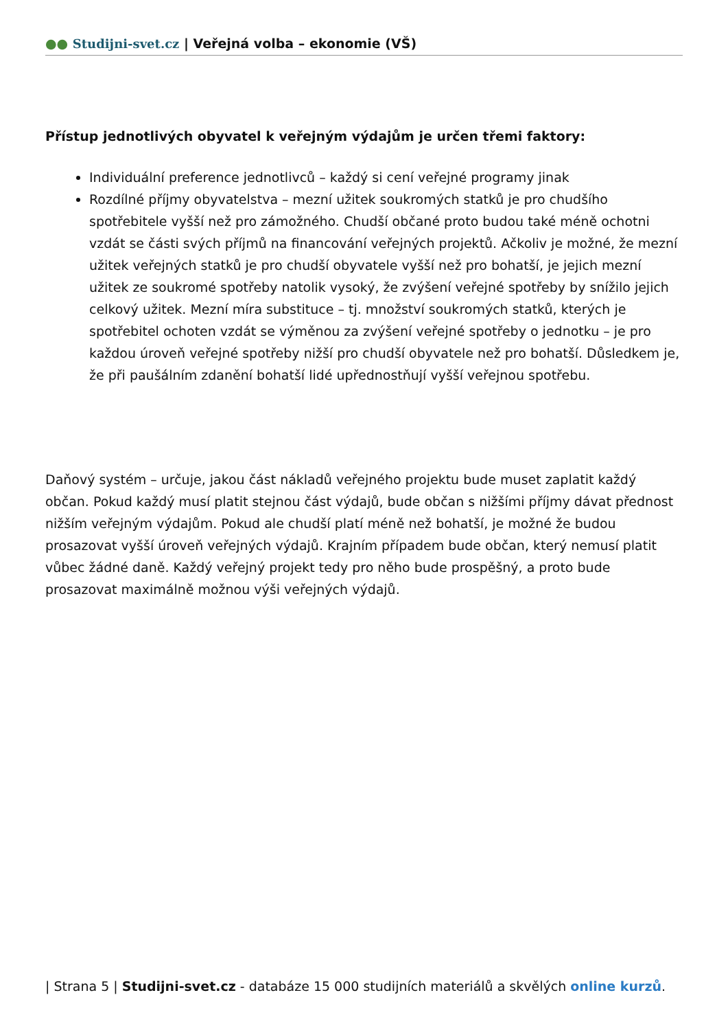●● Studijni-svet.cz | Veřejná volba – ekonomie (VŠ)
Přístup jednotlivých obyvatel k veřejným výdajům je určen třemi faktory:
Individuální preference jednotlivců – každý si cení veřejné programy jinak
Rozdílné příjmy obyvatelstva – mezní užitek soukromých statků je pro chudšího spotřebitele vyšší než pro zámožného. Chudší občané proto budou také méně ochotni vzdát se části svých příjmů na financování veřejných projektů. Ačkoliv je možné, že mezní užitek veřejných statků je pro chudší obyvatele vyšší než pro bohatší, je jejich mezní užitek ze soukromé spotřeby natolik vysoký, že zvýšení veřejné spotřeby by snížilo jejich celkový užitek. Mezní míra substituce – tj. množství soukromých statků, kterých je spotřebitel ochoten vzdát se výměnou za zvýšení veřejné spotřeby o jednotku – je pro každou úroveň veřejné spotřeby nižší pro chudší obyvatele než pro bohatší. Důsledkem je, že při paušálním zdanění bohatší lidé upřednostňují vyšší veřejnou spotřebu.
Daňový systém – určuje, jakou část nákladů veřejného projektu bude muset zaplatit každý občan. Pokud každý musí platit stejnou část výdajů, bude občan s nižšími příjmy dávat přednost nižším veřejným výdajům. Pokud ale chudší platí méně než bohatší, je možné že budou prosazovat vyšší úroveň veřejných výdajů. Krajním případem bude občan, který nemusí platit vůbec žádné daně. Každý veřejný projekt tedy pro něho bude prospěšný, a proto bude prosazovat maximálně možnou výši veřejných výdajů.
| Strana 5 | Studijni-svet.cz - databáze 15 000 studijních materiálů a skvělých online kurzů.